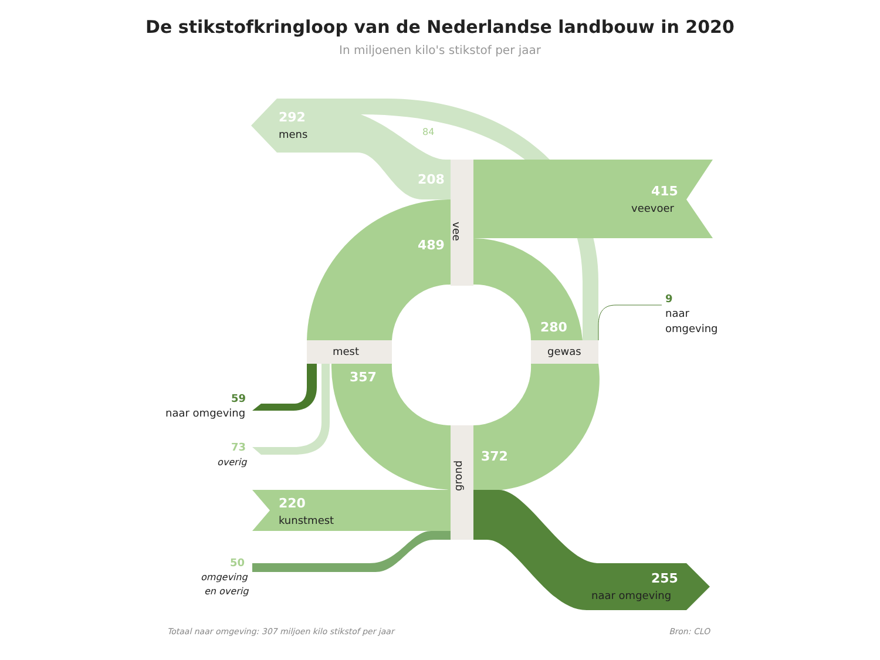De stikstofkringloop van de Nederlandse landbouw in 2020
In miljoenen kilo's stikstof per jaar
292
208
489
415
280
357
372
220
255
mens
veevoer
mest
gewas
kunstmest
naar omgeving
naar omgeving
naar
omgeving
vee
grond
84
9
59
73
overig
50
omgeving
en overig
Totaal naar omgeving: 307 miljoen kilo stikstof per jaar Bron: CLO